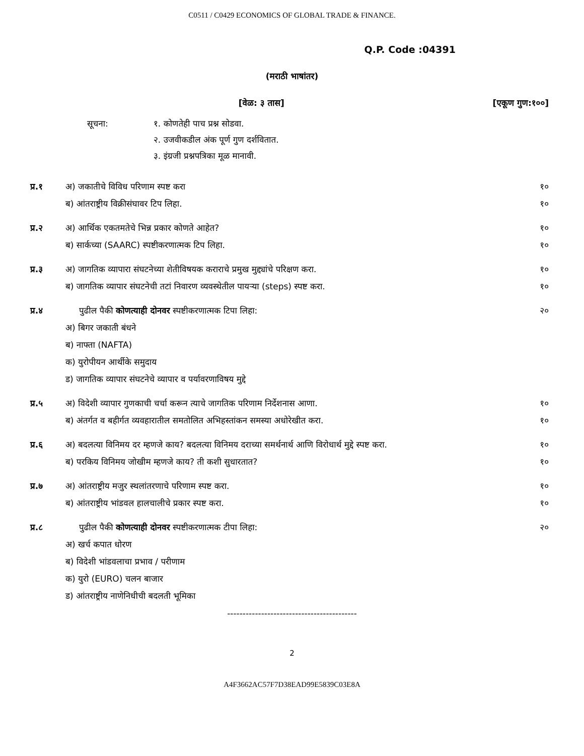C0511 / C0429 ECONOMICS OF GLOBAL TRADE & FINANCE.
Q.P. Code :04391
(मराठी भाषांतर)
[वेळ: ३ तास] [एकूण गुण:१००]
सूचना: १. कोणतेही पाच प्रश्न सोडवा.
२. उजवीकडील अंक पूर्ण गुण दर्शवितात.
३. इंग्रजी प्रश्नपत्रिका मूळ मानावी.
प्र.१ अ) जकातीचे विविध परिणाम स्पष्ट करा
१०
ब) आंतराष्ट्रीय विक्रीसंघावर टिप लिहा.
१०
प्र.२ अ) आर्थिक एकतमतेचे भिन्न प्रकार कोणते आहेत?
१०
ब) सार्कच्या (SAARC) स्पष्टीकरणात्मक टिप लिहा.
१०
प्र.३ अ) जागतिक व्यापारा संघटनेच्या शेतीविषयक कराराचे प्रमुख मुद्द्यांचे परिक्षण करा.
१०
ब) जागतिक व्यापार संघटनेची तटां निवारण व्यवस्थेतील पायऱ्या (steps) स्पष्ट करा.
१०
प्र.४ पुढील पैकी कोणत्याही दोनवर स्पष्टीकरणात्मक टिपा लिहा:
अ) बिगर जकाती बंधने
ब) नाफ्ता (NAFTA)
क) युरोपीयन आर्थीके समुदाय
ड) जागतिक व्यापार संघटनेचे व्यापार व पर्यावरणाविषय मुद्दे
२०
प्र.५ अ) विदेशी व्यापार गुणकाची चर्चा करून त्याचे जागतिक परिणाम निर्देशनास आणा.
१०
ब) अंतर्गत व बहीर्गत व्यवहारातील समतोलित अभिहस्तांकन समस्या अधोरेखीत करा.
१०
प्र.६ अ) बदलत्या विनिमय दर म्हणजे काय? बदलत्या विनिमय दराच्या समर्थनार्थ आणि विरोधार्थ मुद्दे स्पष्ट करा.
१०
ब) परकिय विनिमय जोखीम म्हणजे काय? ती कशी सुधारतात?
१०
प्र.७ अ) आंतराष्ट्रीय मजुर स्थलांतरणाचे परिणाम स्पष्ट करा.
१०
ब) आंतराष्ट्रीय भांडवल हालचालीचे प्रकार स्पष्ट करा.
१०
प्र.८ पुढील पैकी कोणत्याही दोनवर स्पष्टीकरणात्मक टीपा लिहा:
अ) खर्च कपात धोरण
ब) विदेशी भांडवलाचा प्रभाव / परीणाम
क) युरो (EURO) चलन बाजार
ड) आंतराष्ट्रीय नाणेनिधीची बदलती भूमिका
२०
------------------------------------------
2
A4F3662AC57F7D38EAD99E5839C03E8A